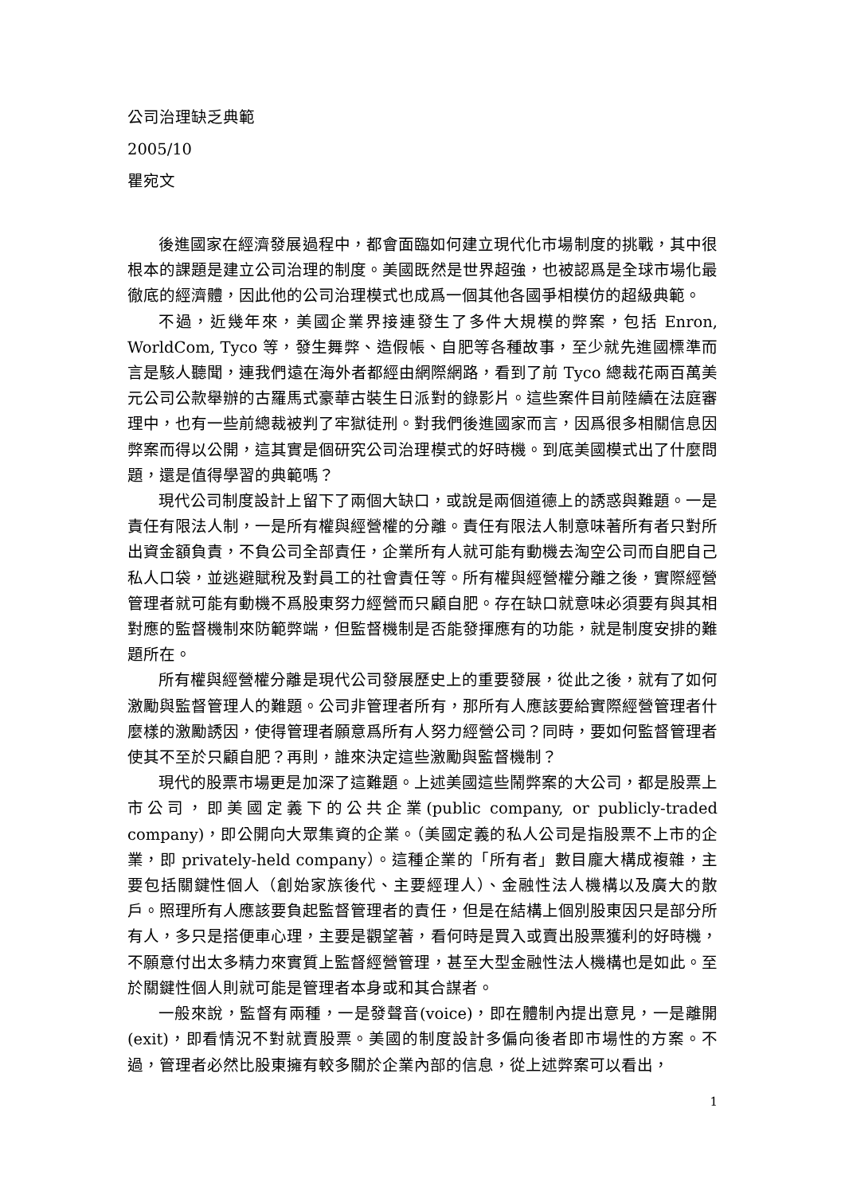公司治理缺乏典範
2005/10
瞿宛文
後進國家在經濟發展過程中，都會面臨如何建立現代化市場制度的挑戰，其中很根本的課題是建立公司治理的制度。美國既然是世界超強，也被認爲是全球市場化最徹底的經濟體，因此他的公司治理模式也成爲一個其他各國爭相模仿的超級典範。
不過，近幾年來，美國企業界接連發生了多件大規模的弊案，包括 Enron, WorldCom, Tyco 等，發生舞弊、造假帳、自肥等各種故事，至少就先進國標準而言是駭人聽聞，連我們遠在海外者都經由網際網路，看到了前 Tyco 總裁花兩百萬美元公司公款舉辦的古羅馬式豪華古裝生日派對的錄影片。這些案件目前陸續在法庭審理中，也有一些前總裁被判了牢獄徒刑。對我們後進國家而言，因爲很多相關信息因弊案而得以公開，這其實是個研究公司治理模式的好時機。到底美國模式出了什麼問題，還是值得學習的典範嗎？
現代公司制度設計上留下了兩個大缺口，或說是兩個道德上的誘惑與難題。一是責任有限法人制，一是所有權與經營權的分離。責任有限法人制意味著所有者只對所出資金額負責，不負公司全部責任，企業所有人就可能有動機去淘空公司而自肥自己私人口袋，並逃避賦稅及對員工的社會責任等。所有權與經營權分離之後，實際經營管理者就可能有動機不爲股東努力經營而只顧自肥。存在缺口就意味必須要有與其相對應的監督機制來防範弊端，但監督機制是否能發揮應有的功能，就是制度安排的難題所在。
所有權與經營權分離是現代公司發展歷史上的重要發展，從此之後，就有了如何激勵與監督管理人的難題。公司非管理者所有，那所有人應該要給實際經營管理者什麼樣的激勵誘因，使得管理者願意爲所有人努力經營公司？同時，要如何監督管理者使其不至於只顧自肥？再則，誰來決定這些激勵與監督機制？
現代的股票市場更是加深了這難題。上述美國這些鬧弊案的大公司，都是股票上市公司，即美國定義下的公共企業(public company, or publicly-traded company)，即公開向大眾集資的企業。（美國定義的私人公司是指股票不上市的企業，即 privately-held company）。這種企業的「所有者」數目龐大構成複雜，主要包括關鍵性個人（創始家族後代、主要經理人）、金融性法人機構以及廣大的散戶。照理所有人應該要負起監督管理者的責任，但是在結構上個別股東因只是部分所有人，多只是搭便車心理，主要是觀望著，看何時是買入或賣出股票獲利的好時機，不願意付出太多精力來實質上監督經營管理，甚至大型金融性法人機構也是如此。至於關鍵性個人則就可能是管理者本身或和其合謀者。
一般來說，監督有兩種，一是發聲音(voice)，即在體制內提出意見，一是離開(exit)，即看情況不對就賣股票。美國的制度設計多偏向後者即市場性的方案。不過，管理者必然比股東擁有較多關於企業內部的信息，從上述弊案可以看出，
1